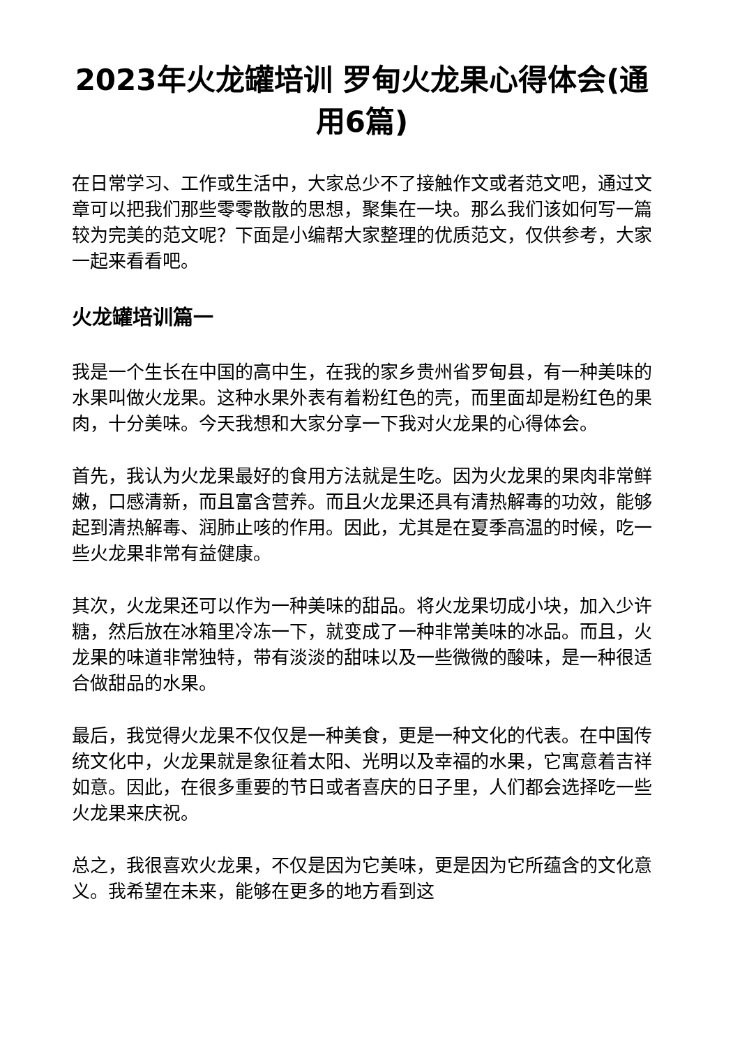2023年火龙罐培训 罗甸火龙果心得体会(通用6篇)
在日常学习、工作或生活中，大家总少不了接触作文或者范文吧，通过文章可以把我们那些零零散散的思想，聚集在一块。那么我们该如何写一篇较为完美的范文呢？下面是小编帮大家整理的优质范文，仅供参考，大家一起来看看吧。
火龙罐培训篇一
我是一个生长在中国的高中生，在我的家乡贵州省罗甸县，有一种美味的水果叫做火龙果。这种水果外表有着粉红色的壳，而里面却是粉红色的果肉，十分美味。今天我想和大家分享一下我对火龙果的心得体会。
首先，我认为火龙果最好的食用方法就是生吃。因为火龙果的果肉非常鲜嫩，口感清新，而且富含营养。而且火龙果还具有清热解毒的功效，能够起到清热解毒、润肺止咳的作用。因此，尤其是在夏季高温的时候，吃一些火龙果非常有益健康。
其次，火龙果还可以作为一种美味的甜品。将火龙果切成小块，加入少许糖，然后放在冰箱里冷冻一下，就变成了一种非常美味的冰品。而且，火龙果的味道非常独特，带有淡淡的甜味以及一些微微的酸味，是一种很适合做甜品的水果。
最后，我觉得火龙果不仅仅是一种美食，更是一种文化的代表。在中国传统文化中，火龙果就是象征着太阳、光明以及幸福的水果，它寓意着吉祥如意。因此，在很多重要的节日或者喜庆的日子里，人们都会选择吃一些火龙果来庆祝。
总之，我很喜欢火龙果，不仅是因为它美味，更是因为它所蕴含的文化意义。我希望在未来，能够在更多的地方看到这